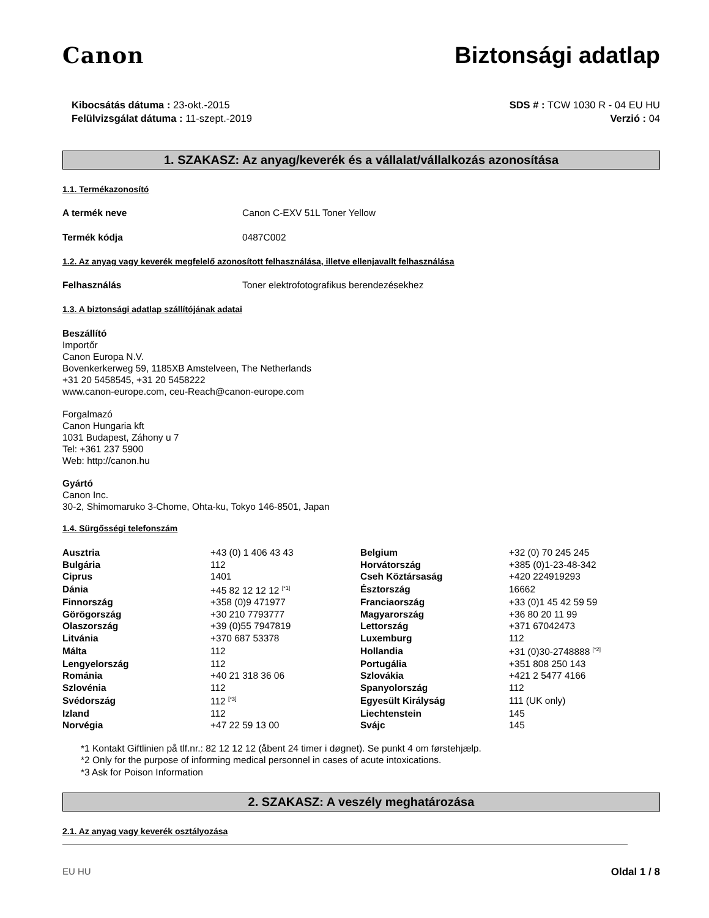Canon Biztonsági adatlap
Kibocsátás dátuma : 23-okt.-2015
Felülvizsgálat dátuma : 11-szept.-2019
SDS # : TCW 1030 R - 04 EU HU
Verzió : 04
1. SZAKASZ: Az anyag/keverék és a vállalat/vállalkozás azonosítása
1.1. Termékazonosító
A termék neve Canon C-EXV 51L Toner Yellow
Termék kódja 0487C002
1.2. Az anyag vagy keverék megfelelő azonosított felhasználása, illetve ellenjavallt felhasználása
Felhasználás Toner elektrofotografikus berendezésekhez
1.3. A biztonsági adatlap szállítójának adatai
Beszállító
Importőr
Canon Europa N.V.
Bovenkerkerweg 59, 1185XB Amstelveen, The Netherlands
+31 20 5458545, +31 20 5458222
www.canon-europe.com, ceu-Reach@canon-europe.com
Forgalmazó
Canon Hungaria kft
1031 Budapest, Záhony u 7
Tel: +361 237 5900
Web: http://canon.hu
Gyártó
Canon Inc.
30-2, Shimomaruko 3-Chome, Ohta-ku, Tokyo 146-8501, Japan
1.4. Sürgősségi telefonszám
| Ausztria | +43 (0) 1 406 43 43 | Belgium | +32 (0) 70 245 245 |
| Bulgária | 112 | Horvátország | +385 (0)1-23-48-342 |
| Ciprus | 1401 | Cseh Köztársaság | +420 224919293 |
| Dánia | +45 82 12 12 12 <sup>[*1]</sup> | Észtország | 16662 |
| Finnország | +358 (0)9 471977 | Franciaország | +33 (0)1 45 42 59 59 |
| Görögország | +30 210 7793777 | Magyarország | +36 80 20 11 99 |
| Olaszország | +39 (0)55 7947819 | Lettország | +371 67042473 |
| Litvánia | +370 687 53378 | Luxemburg | 112 |
| Málta | 112 | Hollandia | +31 (0)30-2748888 <sup>[*2]</sup> |
| Lengyelország | 112 | Portugália | +351 808 250 143 |
| Románia | +40 21 318 36 06 | Szlovákia | +421 2 5477 4166 |
| Szlovénia | 112 | Spanyolország | 112 |
| Svédország | 112 <sup>[*3]</sup> | Egyesült Királyság | 111 (UK only) |
| Izland | 112 | Liechtenstein | 145 |
| Norvégia | +47 22 59 13 00 | Svájc | 145 |
*1 Kontakt Giftlinien på tlf.nr.: 82 12 12 12 (åbent 24 timer i døgnet). Se punkt 4 om førstehjælp.
*2 Only for the purpose of informing medical personnel in cases of acute intoxications.
*3 Ask for Poison Information
2. SZAKASZ: A veszély meghatározása
2.1. Az anyag vagy keverék osztályozása
EU HU Oldal 1 / 8